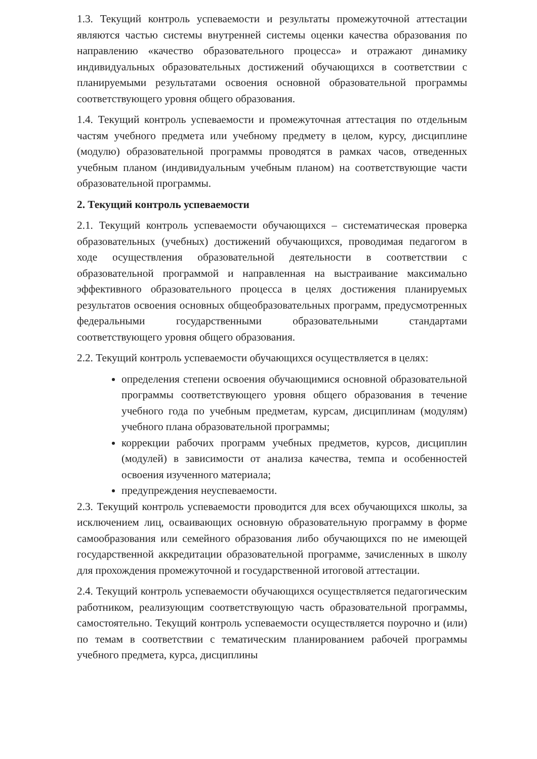1.3. Текущий контроль успеваемости и результаты промежуточной аттестации являются частью системы внутренней системы оценки качества образования по направлению «качество образовательного процесса» и отражают динамику индивидуальных образовательных достижений обучающихся в соответствии с планируемыми результатами освоения основной образовательной программы соответствующего уровня общего образования.
1.4. Текущий контроль успеваемости и промежуточная аттестация по отдельным частям учебного предмета или учебному предмету в целом, курсу, дисциплине (модулю) образовательной программы проводятся в рамках часов, отведенных учебным планом (индивидуальным учебным планом) на соответствующие части образовательной программы.
2. Текущий контроль успеваемости
2.1. Текущий контроль успеваемости обучающихся – систематическая проверка образовательных (учебных) достижений обучающихся, проводимая педагогом в ходе осуществления образовательной деятельности в соответствии с образовательной программой и направленная на выстраивание максимально эффективного образовательного процесса в целях достижения планируемых результатов освоения основных общеобразовательных программ, предусмотренных федеральными государственными образовательными стандартами соответствующего уровня общего образования.
2.2. Текущий контроль успеваемости обучающихся осуществляется в целях:
определения степени освоения обучающимися основной образовательной программы соответствующего уровня общего образования в течение учебного года по учебным предметам, курсам, дисциплинам (модулям) учебного плана образовательной программы;
коррекции рабочих программ учебных предметов, курсов, дисциплин (модулей) в зависимости от анализа качества, темпа и особенностей освоения изученного материала;
предупреждения неуспеваемости.
2.3. Текущий контроль успеваемости проводится для всех обучающихся школы, за исключением лиц, осваивающих основную образовательную программу в форме самообразования или семейного образования либо обучающихся по не имеющей государственной аккредитации образовательной программе, зачисленных в школу для прохождения промежуточной и государственной итоговой аттестации.
2.4. Текущий контроль успеваемости обучающихся осуществляется педагогическим работником, реализующим соответствующую часть образовательной программы, самостоятельно. Текущий контроль успеваемости осуществляется поурочно и (или) по темам в соответствии с тематическим планированием рабочей программы учебного предмета, курса, дисциплины